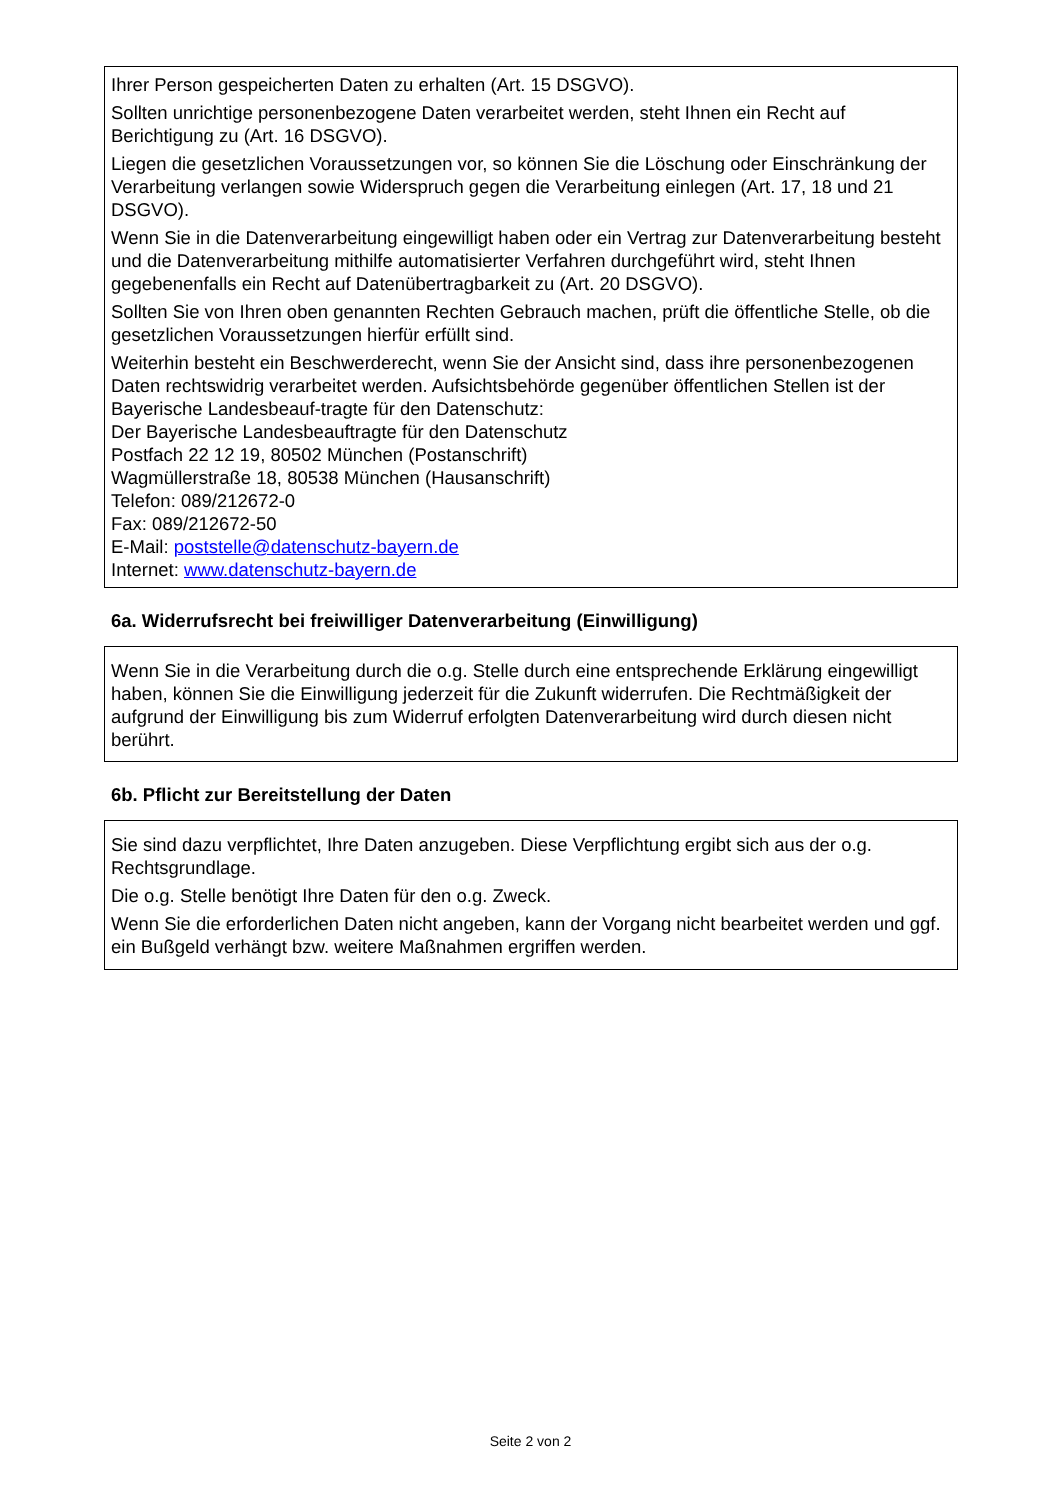Ihrer Person gespeicherten Daten zu erhalten (Art. 15 DSGVO).
Sollten unrichtige personenbezogene Daten verarbeitet werden, steht Ihnen ein Recht auf Berichtigung zu (Art. 16 DSGVO).
Liegen die gesetzlichen Voraussetzungen vor, so können Sie die Löschung oder Einschränkung der Verarbeitung verlangen sowie Widerspruch gegen die Verarbeitung einlegen (Art. 17, 18 und 21 DSGVO).
Wenn Sie in die Datenverarbeitung eingewilligt haben oder ein Vertrag zur Datenverarbeitung besteht und die Datenverarbeitung mithilfe automatisierter Verfahren durchgeführt wird, steht Ihnen gegebenenfalls ein Recht auf Datenübertragbarkeit zu (Art. 20 DSGVO).
Sollten Sie von Ihren oben genannten Rechten Gebrauch machen, prüft die öffentliche Stelle, ob die gesetzlichen Voraussetzungen hierfür erfüllt sind.
Weiterhin besteht ein Beschwerderecht, wenn Sie der Ansicht sind, dass ihre personenbezogenen Daten rechtswidrig verarbeitet werden. Aufsichtsbehörde gegenüber öffentlichen Stellen ist der Bayerische Landesbeauf-tragte für den Datenschutz:
Der Bayerische Landesbeauftragte für den Datenschutz
Postfach 22 12 19, 80502 München (Postanschrift)
Wagmüllerstraße 18, 80538 München (Hausanschrift)
Telefon: 089/212672-0
Fax: 089/212672-50
E-Mail: poststelle@datenschutz-bayern.de
Internet: www.datenschutz-bayern.de
6a. Widerrufsrecht bei freiwilliger Datenverarbeitung (Einwilligung)
Wenn Sie in die Verarbeitung durch die o.g. Stelle durch eine entsprechende Erklärung eingewilligt haben, können Sie die Einwilligung jederzeit für die Zukunft widerrufen. Die Rechtmäßigkeit der aufgrund der Einwilligung bis zum Widerruf erfolgten Datenverarbeitung wird durch diesen nicht berührt.
6b. Pflicht zur Bereitstellung der Daten
Sie sind dazu verpflichtet, Ihre Daten anzugeben. Diese Verpflichtung ergibt sich aus der o.g. Rechtsgrundlage.
Die o.g. Stelle benötigt Ihre Daten für den o.g. Zweck.
Wenn Sie die erforderlichen Daten nicht angeben, kann der Vorgang nicht bearbeitet werden und ggf. ein Bußgeld verhängt bzw. weitere Maßnahmen ergriffen werden.
Seite 2 von 2